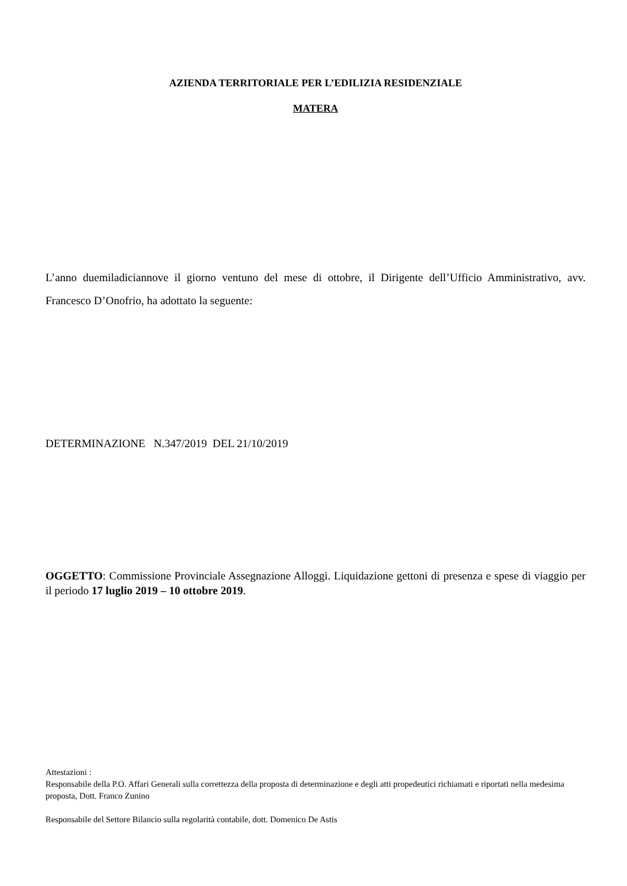AZIENDA TERRITORIALE PER L’EDILIZIA RESIDENZIALE
MATERA
L’anno duemiladiciannove il giorno ventuno del mese di ottobre, il Dirigente dell’Ufficio Amministrativo, avv. Francesco D’Onofrio, ha adottato la seguente:
DETERMINAZIONE N.347/2019 DEL 21/10/2019
OGGETTO: Commissione Provinciale Assegnazione Alloggi. Liquidazione gettoni di presenza e spese di viaggio per il periodo 17 luglio 2019 – 10 ottobre 2019.
Attestazioni :
Responsabile della P.O. Affari Generali sulla correttezza della proposta di determinazione e degli atti propedeutici richiamati e riportati nella medesima proposta, Dott. Franco Zunino
Responsabile del Settore Bilancio sulla regolarità contabile, dott. Domenico De Astis